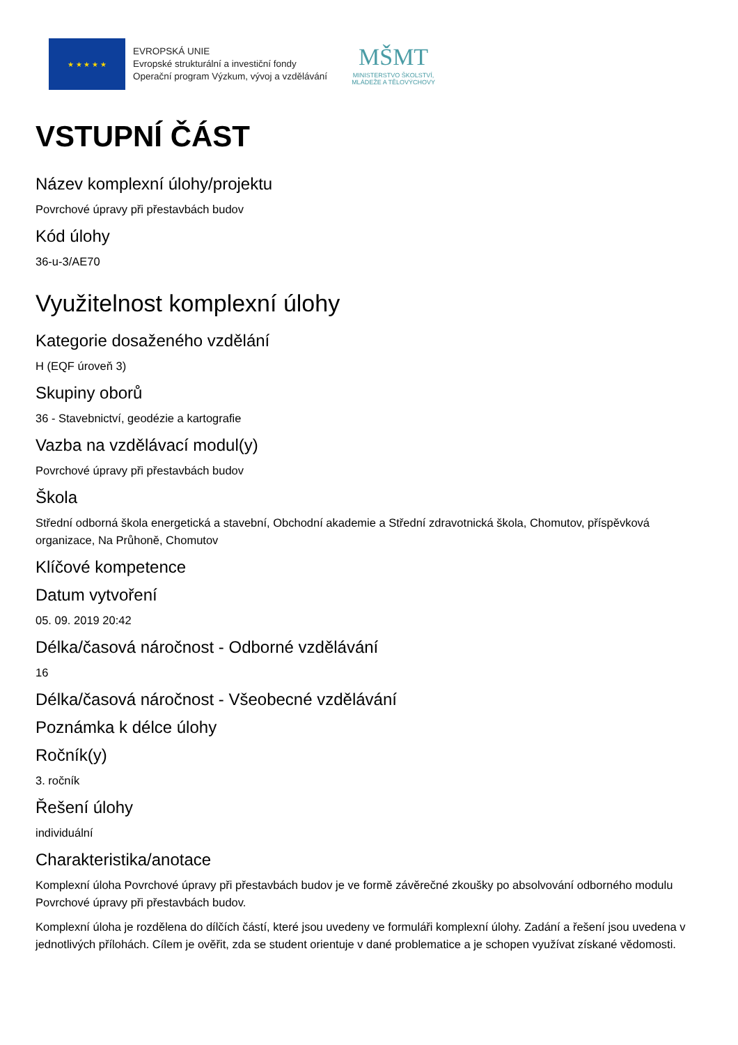★ ★ ★ ★ ★
EVROPSKÁ UNIE
Evropské strukturální a investiční fondy
Operační program Výzkum, vývoj a vzdělávání
MŠMT
MINISTERSTVO ŠKOLSTVÍ,
MLÁDEŽE A TĚLOVÝCHOVY
VSTUPNÍ ČÁST
Název komplexní úlohy/projektu
Povrchové úpravy při přestavbách budov
Kód úlohy
36-u-3/AE70
Využitelnost komplexní úlohy
Kategorie dosaženého vzdělání
H (EQF úroveň 3)
Skupiny oborů
36 - Stavebnictví, geodézie a kartografie
Vazba na vzdělávací modul(y)
Povrchové úpravy při přestavbách budov
Škola
Střední odborná škola energetická a stavební, Obchodní akademie a Střední zdravotnická škola, Chomutov, příspěvková organizace, Na Průhoně, Chomutov
Klíčové kompetence
Datum vytvoření
05. 09. 2019 20:42
Délka/časová náročnost - Odborné vzdělávání
16
Délka/časová náročnost - Všeobecné vzdělávání
Poznámka k délce úlohy
Ročník(y)
3. ročník
Řešení úlohy
individuální
Charakteristika/anotace
Komplexní úloha Povrchové úpravy při přestavbách budov je ve formě závěrečné zkoušky po absolvování odborného modulu Povrchové úpravy při přestavbách budov.
Komplexní úloha je rozdělena do dílčích částí, které jsou uvedeny ve formuláři komplexní úlohy. Zadání a řešení jsou uvedena v jednotlivých přílohách. Cílem je ověřit, zda se student orientuje v dané problematice a je schopen využívat získané vědomosti.